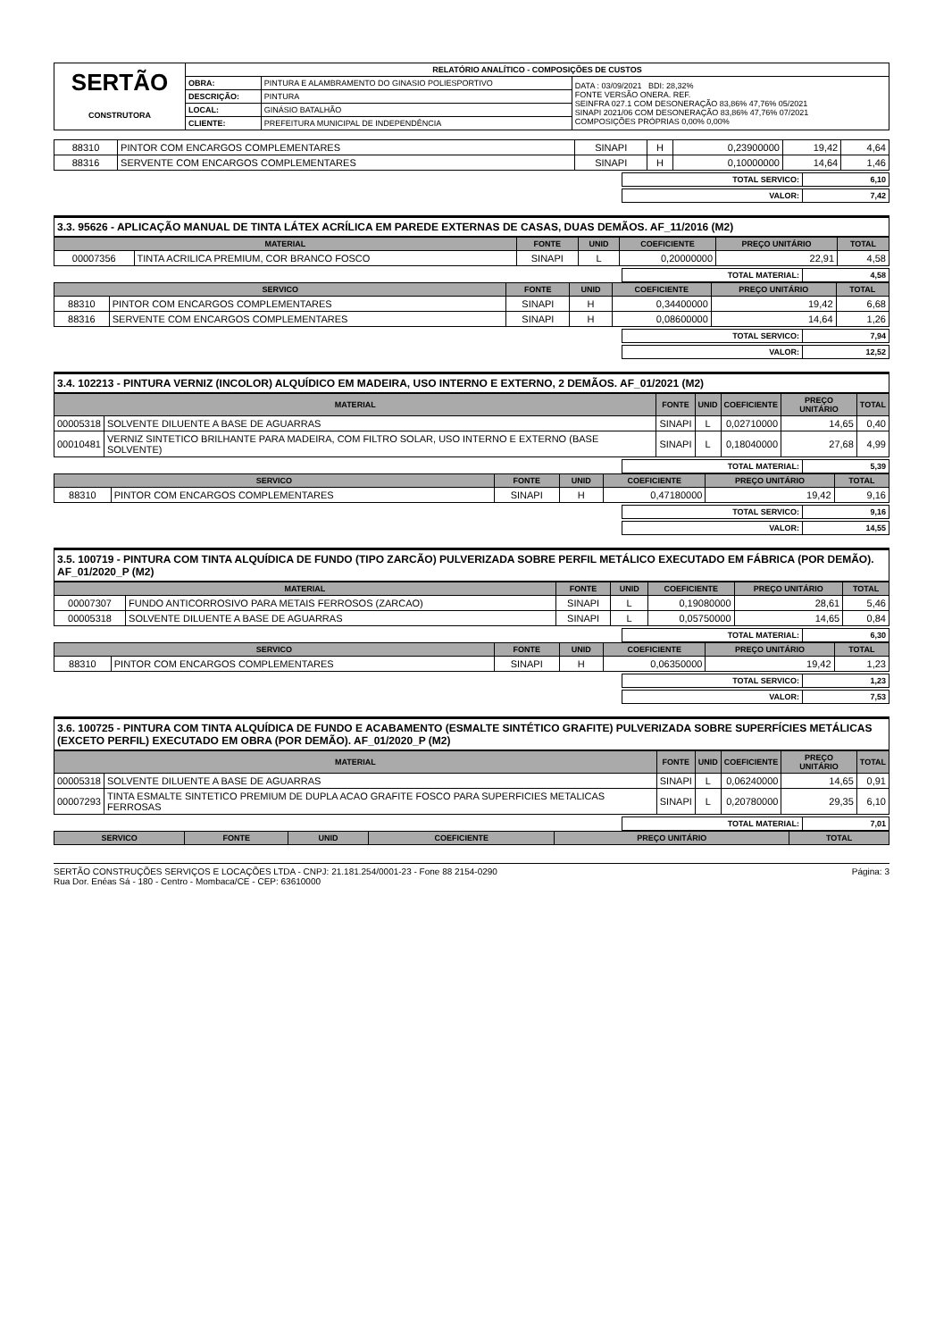| SERTÃO CONSTRUTORA | RELATÓRIO ANALÍTICO - COMPOSIÇÕES DE CUSTOS | | |
| | OBRA: | PINTURA E ALAMBRAMENTO DO GINASIO POLIESPORTIVO | DATA : 03/09/2021 BDI: 28,32% FONTE VERSÃO ONERA. REF. SEINFRA 027.1 COM DESONERAÇÃO 83,86% 47,76% 05/2021 SINAPI 2021/06 COM DESONERAÇÃO 83,86% 47,76% 07/2021 COMPOSIÇÕES PRÓPRIAS 0,00% 0,00% |
| | DESCRIÇÃO: | PINTURA | |
| | LOCAL: | GINÁSIO BATALHÃO | |
| | CLIENTE: | PREFEITURA MUNICIPAL DE INDEPENDÊNCIA | |
| 88310 | PINTOR COM ENCARGOS COMPLEMENTARES | SINAPI | H | 0,23900000 | 19,42 | 4,64 |
| 88316 | SERVENTE COM ENCARGOS COMPLEMENTARES | SINAPI | H | 0,10000000 | 14,64 | 1,46 |
| TOTAL SERVICO: | 6,10 |
| VALOR: | 7,42 |
3.3. 95626 - APLICAÇÃO MANUAL DE TINTA LÁTEX ACRÍLICA EM PAREDE EXTERNAS DE CASAS, DUAS DEMÃOS. AF_11/2016 (M2)
| MATERIAL | | FONTE | UNID | COEFICIENTE | PREÇO UNITÁRIO | TOTAL |
| --- | --- | --- | --- | --- | --- | --- |
| 00007356 | TINTA ACRILICA PREMIUM, COR BRANCO FOSCO | SINAPI | L | 0,20000000 | 22,91 | 4,58 |
| TOTAL MATERIAL: | 4,58 |
| SERVICO | | FONTE | UNID | COEFICIENTE | PREÇO UNITÁRIO | TOTAL |
| --- | --- | --- | --- | --- | --- | --- |
| 88310 | PINTOR COM ENCARGOS COMPLEMENTARES | SINAPI | H | 0,34400000 | 19,42 | 6,68 |
| 88316 | SERVENTE COM ENCARGOS COMPLEMENTARES | SINAPI | H | 0,08600000 | 14,64 | 1,26 |
| TOTAL SERVICO: | 7,94 |
| VALOR: | 12,52 |
3.4. 102213 - PINTURA VERNIZ (INCOLOR) ALQUÍDICO EM MADEIRA, USO INTERNO E EXTERNO, 2 DEMÃOS. AF_01/2021 (M2)
| MATERIAL | | FONTE | UNID | COEFICIENTE | PREÇO UNITÁRIO | TOTAL |
| --- | --- | --- | --- | --- | --- | --- |
| 00005318 | SOLVENTE DILUENTE A BASE DE AGUARRAS | SINAPI | L | 0,02710000 | 14,65 | 0,40 |
| 00010481 | VERNIZ SINTETICO BRILHANTE PARA MADEIRA, COM FILTRO SOLAR, USO INTERNO E EXTERNO (BASE SOLVENTE) | SINAPI | L | 0,18040000 | 27,68 | 4,99 |
| TOTAL MATERIAL: | 5,39 |
| SERVICO | | FONTE | UNID | COEFICIENTE | PREÇO UNITÁRIO | TOTAL |
| --- | --- | --- | --- | --- | --- | --- |
| 88310 | PINTOR COM ENCARGOS COMPLEMENTARES | SINAPI | H | 0,47180000 | 19,42 | 9,16 |
| TOTAL SERVICO: | 9,16 |
| VALOR: | 14,55 |
3.5. 100719 - PINTURA COM TINTA ALQUÍDICA DE FUNDO (TIPO ZARCÃO) PULVERIZADA SOBRE PERFIL METÁLICO EXECUTADO EM FÁBRICA (POR DEMÃO). AF_01/2020_P (M2)
| MATERIAL | | FONTE | UNID | COEFICIENTE | PREÇO UNITÁRIO | TOTAL |
| --- | --- | --- | --- | --- | --- | --- |
| 00007307 | FUNDO ANTICORROSIVO PARA METAIS FERROSOS (ZARCAO) | SINAPI | L | 0,19080000 | 28,61 | 5,46 |
| 00005318 | SOLVENTE DILUENTE A BASE DE AGUARRAS | SINAPI | L | 0,05750000 | 14,65 | 0,84 |
| TOTAL MATERIAL: | 6,30 |
| SERVICO | | FONTE | UNID | COEFICIENTE | PREÇO UNITÁRIO | TOTAL |
| --- | --- | --- | --- | --- | --- | --- |
| 88310 | PINTOR COM ENCARGOS COMPLEMENTARES | SINAPI | H | 0,06350000 | 19,42 | 1,23 |
| TOTAL SERVICO: | 1,23 |
| VALOR: | 7,53 |
3.6. 100725 - PINTURA COM TINTA ALQUÍDICA DE FUNDO E ACABAMENTO (ESMALTE SINTÉTICO GRAFITE) PULVERIZADA SOBRE SUPERFÍCIES METÁLICAS (EXCETO PERFIL) EXECUTADO EM OBRA (POR DEMÃO). AF_01/2020_P (M2)
| MATERIAL | | FONTE | UNID | COEFICIENTE | PREÇO UNITÁRIO | TOTAL |
| --- | --- | --- | --- | --- | --- | --- |
| 00005318 | SOLVENTE DILUENTE A BASE DE AGUARRAS | SINAPI | L | 0,06240000 | 14,65 | 0,91 |
| 00007293 | TINTA ESMALTE SINTETICO PREMIUM DE DUPLA ACAO GRAFITE FOSCO PARA SUPERFICIES METALICAS FERROSAS | SINAPI | L | 0,20780000 | 29,35 | 6,10 |
| TOTAL MATERIAL: | 7,01 |
| SERVICO | FONTE | UNID | COEFICIENTE | PREÇO UNITÁRIO | TOTAL |
| --- | --- | --- | --- | --- | --- |
SERTÃO CONSTRUÇÕES SERVIÇOS E LOCAÇÕES LTDA - CNPJ: 21.181.254/0001-23 - Fone 88 2154-0290
Rua Dor. Enéas Sá - 180 - Centro - Mombaca/CE - CEP: 63610000
Página: 3